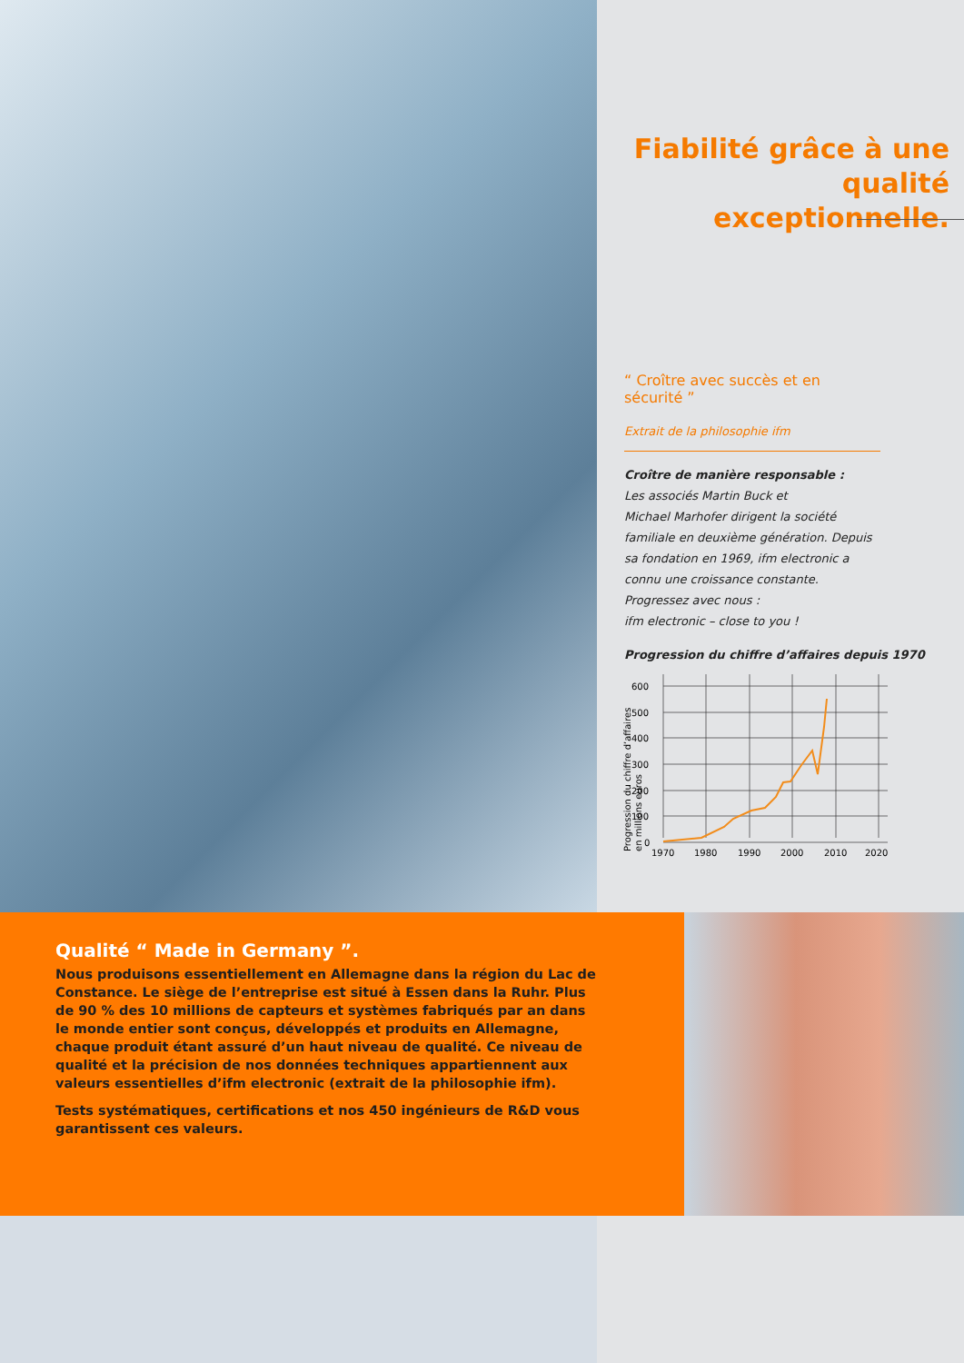Fiabilité grâce à une qualité exceptionnelle.
“ Croître avec succès et en sécurité ”
Extrait de la philosophie ifm
Croître de manière responsable :
Les associés Martin Buck et
Michael Marhofer dirigent la société
familiale en deuxième génération. Depuis
sa fondation en 1969, ifm electronic a
connu une croissance constante.
Progressez avec nous :
ifm electronic – close to you !
Progression du chiffre d’affaires depuis 1970
Progression du chiffre d’affaires
en millions euros
600
500
400
300
200
100
0
1970
1980
1990
2000
2010
2020
Qualité “ Made in Germany ”.
Nous produisons essentiellement en Allemagne dans la région du Lac de Constance. Le siège de l’entreprise est situé à Essen dans la Ruhr. Plus de 90 % des 10 millions de capteurs et systèmes fabriqués par an dans le monde entier sont conçus, développés et produits en Allemagne, chaque produit étant assuré d’un haut niveau de qualité. Ce niveau de qualité et la précision de nos données techniques appartiennent aux valeurs essentielles d’ifm electronic (extrait de la philosophie ifm).
Tests systématiques, certifications et nos 450 ingénieurs de R&D vous garantissent ces valeurs.